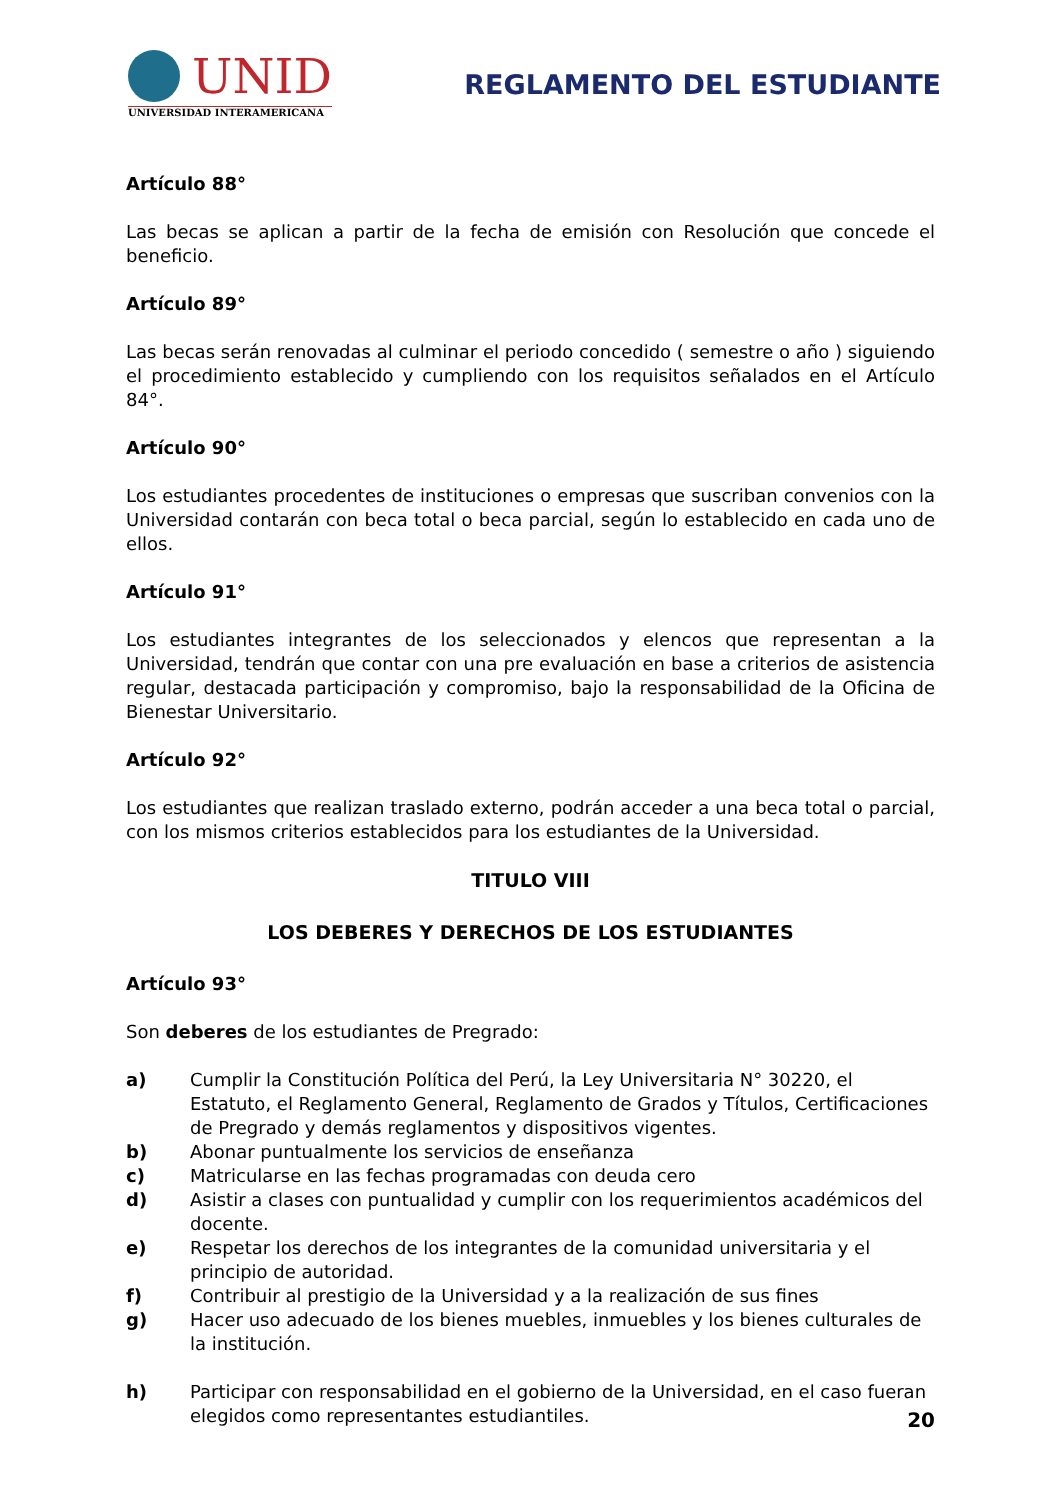UNID
UNIVERSIDAD INTERAMERICANA
REGLAMENTO DEL ESTUDIANTE
Artículo 88°
Las becas se aplican a partir de la fecha de emisión con Resolución que concede el beneficio.
Artículo 89°
Las becas serán renovadas al culminar el periodo concedido ( semestre o año ) siguiendo el procedimiento establecido y cumpliendo con los requisitos señalados en el Artículo 84°.
Artículo 90°
Los estudiantes procedentes de instituciones o empresas que suscriban convenios con la Universidad contarán con beca total o beca parcial, según lo establecido en cada uno de ellos.
Artículo 91°
Los estudiantes integrantes de los seleccionados y elencos que representan a la Universidad, tendrán que contar con una pre evaluación en base a criterios de asistencia regular, destacada participación y compromiso, bajo la responsabilidad de la Oficina de Bienestar Universitario.
Artículo 92°
Los estudiantes que realizan traslado externo, podrán acceder a una beca total o parcial, con los mismos criterios establecidos para los estudiantes de la Universidad.
TITULO VIII
LOS DEBERES Y DERECHOS DE LOS ESTUDIANTES
Artículo 93°
Son deberes de los estudiantes de Pregrado:
a) Cumplir la Constitución Política del Perú, la Ley Universitaria N° 30220, el Estatuto, el Reglamento General, Reglamento de Grados y Títulos, Certificaciones de Pregrado y demás reglamentos y dispositivos vigentes.
b) Abonar puntualmente los servicios de enseñanza
c) Matricularse en las fechas programadas con deuda cero
d) Asistir a clases con puntualidad y cumplir con los requerimientos académicos del docente.
e) Respetar los derechos de los integrantes de la comunidad universitaria y el principio de autoridad.
f) Contribuir al prestigio de la Universidad y a la realización de sus fines
g) Hacer uso adecuado de los bienes muebles, inmuebles y los bienes culturales de la institución.
h) Participar con responsabilidad en el gobierno de la Universidad, en el caso fueran elegidos como representantes estudiantiles.
20